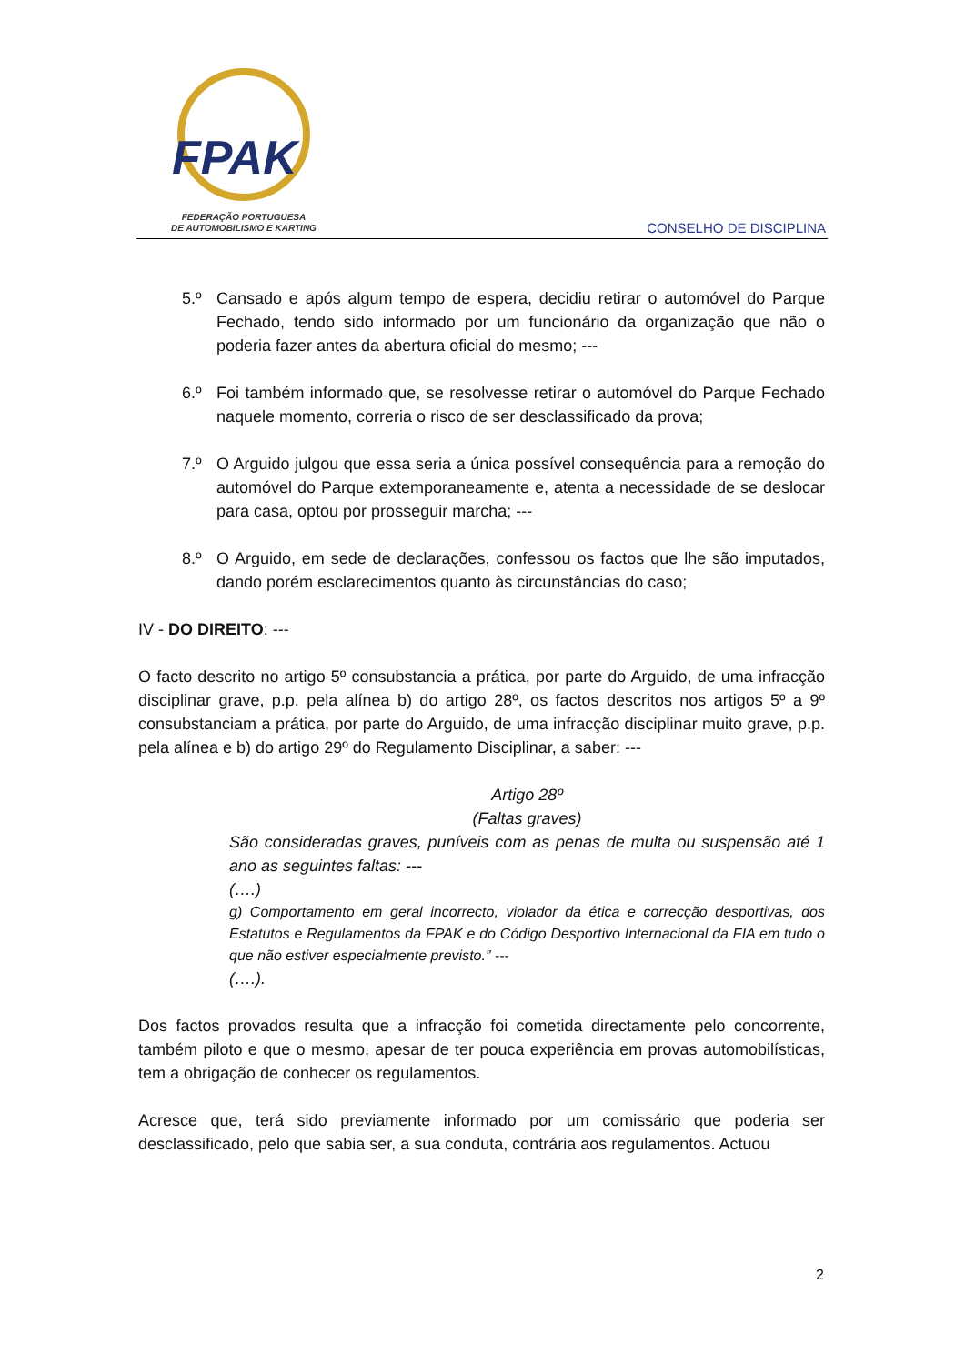FPAK
FEDERAÇÃO PORTUGUESA
DE AUTOMOBILISMO E KARTING
CONSELHO DE DISCIPLINA
5.º Cansado e após algum tempo de espera, decidiu retirar o automóvel do Parque Fechado, tendo sido informado por um funcionário da organização que não o poderia fazer antes da abertura oficial do mesmo; ---
6.º Foi também informado que, se resolvesse retirar o automóvel do Parque Fechado naquele momento, correria o risco de ser desclassificado da prova;
7.º O Arguido julgou que essa seria a única possível consequência para a remoção do automóvel do Parque extemporaneamente e, atenta a necessidade de se deslocar para casa, optou por prosseguir marcha; ---
8.º O Arguido, em sede de declarações, confessou os factos que lhe são imputados, dando porém esclarecimentos quanto às circunstâncias do caso;
IV - DO DIREITO: ---
O facto descrito no artigo 5º consubstancia a prática, por parte do Arguido, de uma infracção disciplinar grave, p.p. pela alínea b) do artigo 28º, os factos descritos nos artigos 5º a 9º consubstanciam a prática, por parte do Arguido, de uma infracção disciplinar muito grave, p.p. pela alínea e b) do artigo 29º do Regulamento Disciplinar, a saber: ---
Artigo 28º
(Faltas graves)
São consideradas graves, puníveis com as penas de multa ou suspensão até 1 ano as seguintes faltas: ---
(….)
g) Comportamento em geral incorrecto, violador da ética e correcção desportivas, dos Estatutos e Regulamentos da FPAK e do Código Desportivo Internacional da FIA em tudo o que não estiver especialmente previsto.” ---
(….).
Dos factos provados resulta que a infracção foi cometida directamente pelo concorrente, também piloto e que o mesmo, apesar de ter pouca experiência em provas automobilísticas, tem a obrigação de conhecer os regulamentos.
Acresce que, terá sido previamente informado por um comissário que poderia ser desclassificado, pelo que sabia ser, a sua conduta, contrária aos regulamentos. Actuou
2